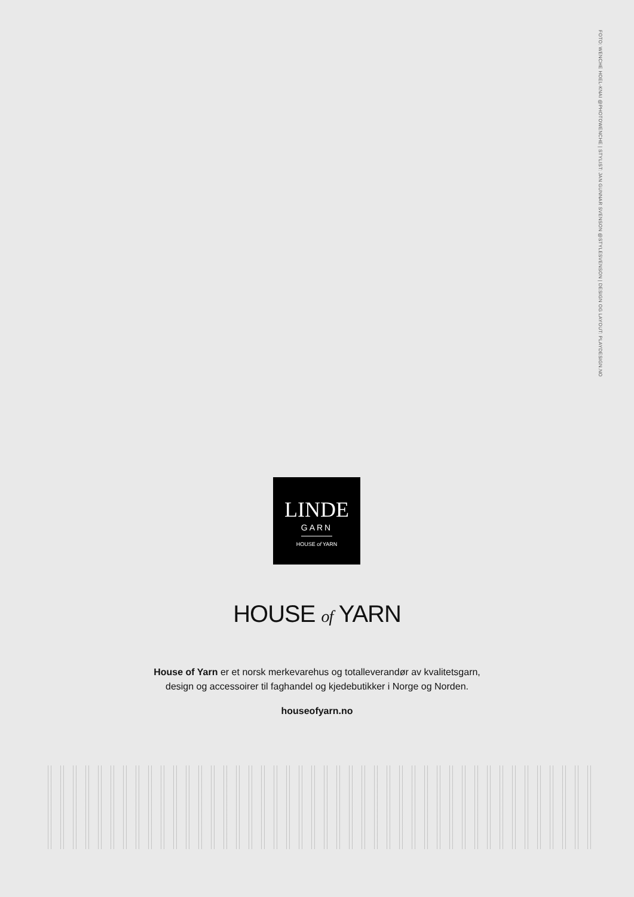FOTO: WENCHE HOEL-KNAI @PHOTOWENCHE | STYLIST: JAN GUNNAR SVENSON @STYLESVENSON | DESIGN OG LAYOUT: PLAYDESIGN.NO
LINDE
GARN
HOUSE of YARN
HOUSE of YARN
House of Yarn er et norsk merkevarehus og totalleverandør av kvalitetsgarn,
design og accessoirer til faghandel og kjedebutikker i Norge og Norden.
houseofyarn.no